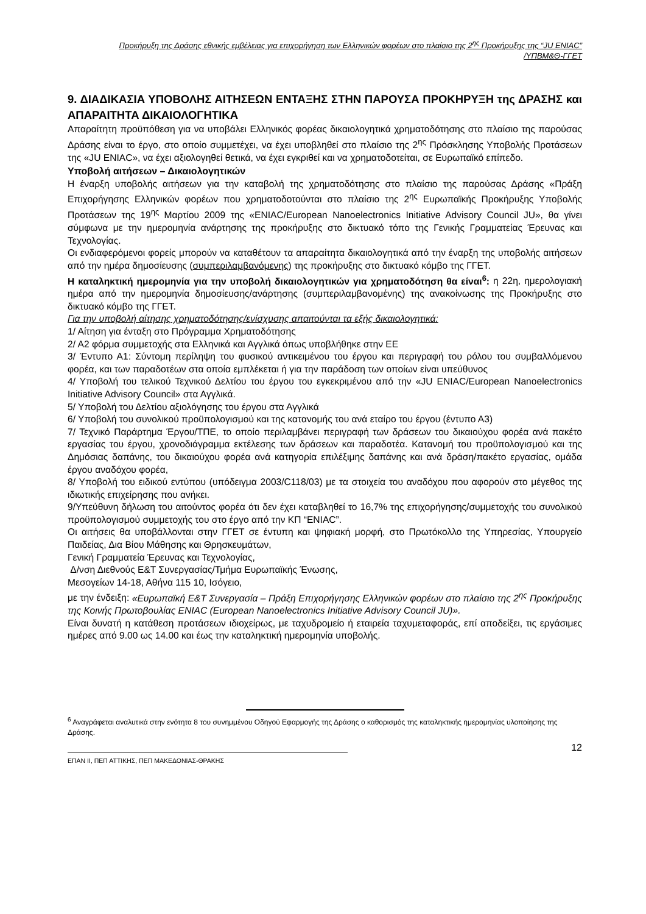Προκήρυξη της Δράσης εθνικής εμβέλειας για επιχορήγηση των Ελληνικών φορέων στο πλαίσιο της 2<sup>ης</sup> Προκήρυξης της “JU ENIAC”
/ΥΠΒΜ&Θ-ΓΓΕΤ
9. ΔΙΑΔΙΚΑΣΙΑ ΥΠΟΒΟΛΗΣ ΑΙΤΗΣΕΩΝ ΕΝΤΑΞΗΣ ΣΤΗΝ ΠΑΡΟΥΣΑ ΠΡΟΚΗΡΥΞΗ της ΔΡΑΣΗΣ και ΑΠΑΡΑΙΤΗΤΑ ΔΙΚΑΙΟΛΟΓΗΤΙΚΑ
Απαραίτητη προϋπόθεση για να υποβάλει Ελληνικός φορέας δικαιολογητικά χρηματοδότησης στο πλαίσιο της παρούσας Δράσης είναι το έργο, στο οποίο συμμετέχει, να έχει υποβληθεί στο πλαίσιο της 2<sup>ης</sup> Πρόσκλησης Υποβολής Προτάσεων της «JU ENIAC», να έχει αξιολογηθεί θετικά, να έχει εγκριθεί και να χρηματοδοτείται, σε Ευρωπαϊκό επίπεδο.
Υποβολή αιτήσεων – Δικαιολογητικών
Η έναρξη υποβολής αιτήσεων για την καταβολή της χρηματοδότησης στο πλαίσιο της παρούσας Δράσης «Πράξη Επιχορήγησης Ελληνικών φορέων που χρηματοδοτούνται στο πλαίσιο της 2<sup>ης</sup> Ευρωπαϊκής Προκήρυξης Υποβολής Προτάσεων της 19<sup>ης</sup> Μαρτίου 2009 της «ENIAC/European Nanoelectronics Initiative Advisory Council JU», θα γίνει σύμφωνα με την ημερομηνία ανάρτησης της προκήρυξης στο δικτυακό τόπο της Γενικής Γραμματείας Έρευνας και Τεχνολογίας.
Οι ενδιαφερόμενοι φορείς μπορούν να καταθέτουν τα απαραίτητα δικαιολογητικά από την έναρξη της υποβολής αιτήσεων από την ημέρα δημοσίευσης (συμπεριλαμβανόμενης) της προκήρυξης στο δικτυακό κόμβο της ΓΓΕΤ.
Η καταληκτική ημερομηνία για την υποβολή δικαιολογητικών για χρηματοδότηση θα είναι<sup>6</sup>: η 22η, ημερολογιακή ημέρα από την ημερομηνία δημοσίευσης/ανάρτησης (συμπεριλαμβανομένης) της ανακοίνωσης της Προκήρυξης στο δικτυακό κόμβο της ΓΓΕΤ.
Για την υποβολή αίτησης χρηματοδότησης/ενίσχυσης απαιτούνται τα εξής δικαιολογητικά:
1/ Αίτηση για ένταξη στο Πρόγραμμα Χρηματοδότησης
2/ Α2 φόρμα συμμετοχής στα Ελληνικά και Αγγλικά όπως υποβλήθηκε στην ΕΕ
3/ Έντυπο Α1: Σύντομη περίληψη του φυσικού αντικειμένου του έργου και περιγραφή του ρόλου του συμβαλλόμενου φορέα, και των παραδοτέων στα οποία εμπλέκεται ή για την παράδοση των οποίων είναι υπεύθυνος
4/ Υποβολή του τελικού Τεχνικού Δελτίου του έργου του εγκεκριμένου από την «JU ENIAC/European Nanoelectronics Initiative Advisory Council» στα Αγγλικά.
5/ Υποβολή του Δελτίου αξιολόγησης του έργου στα Αγγλικά
6/ Υποβολή του συνολικού προϋπολογισμού και της κατανομής του ανά εταίρο του έργου (έντυπο Α3)
7/ Τεχνικό Παράρτημα Έργου/ΤΠΕ, το οποίο περιλαμβάνει περιγραφή των δράσεων του δικαιούχου φορέα ανά πακέτο εργασίας του έργου, χρονοδιάγραμμα εκτέλεσης των δράσεων και παραδοτέα. Κατανομή του προϋπολογισμού και της Δημόσιας δαπάνης, του δικαιούχου φορέα ανά κατηγορία επιλέξιμης δαπάνης και ανά δράση/πακέτο εργασίας, ομάδα έργου αναδόχου φορέα,
8/ Υποβολή του ειδικού εντύπου (υπόδειγμα 2003/C118/03) με τα στοιχεία του αναδόχου που αφορούν στο μέγεθος της ιδιωτικής επιχείρησης που ανήκει.
9/Υπεύθυνη δήλωση του αιτούντος φορέα ότι δεν έχει καταβληθεί το 16,7% της επιχορήγησης/συμμετοχής του συνολικού προϋπολογισμού συμμετοχής του στο έργο από την ΚΠ “ENIAC”.
Οι αιτήσεις θα υποβάλλονται στην ΓΓΕΤ σε έντυπη και ψηφιακή μορφή, στο Πρωτόκολλο της Υπηρεσίας, Υπουργείο Παιδείας, Δια Βίου Μάθησης και Θρησκευμάτων,
Γενική Γραμματεία Έρευνας και Τεχνολογίας,
Δ/νση Διεθνούς Ε&Τ Συνεργασίας/Τμήμα Ευρωπαϊκής Ένωσης,
Μεσογείων 14-18, Αθήνα 115 10, Ισόγειο,
με την ένδειξη: «Ευρωπαϊκή Ε&Τ Συνεργασία – Πράξη Επιχορήγησης Ελληνικών φορέων στο πλαίσιο της 2<sup>ης</sup> Προκήρυξης της Κοινής Πρωτοβουλίας ENIAC (European Nanoelectronics Initiative Advisory Council JU)».
Είναι δυνατή η κατάθεση προτάσεων ιδιοχείρως, με ταχυδρομείο ή εταιρεία ταχυμεταφοράς, επί αποδείξει, τις εργάσιμες ημέρες από 9.00 ως 14.00 και έως την καταληκτική ημερομηνία υποβολής.
<sup>6</sup> Αναγράφεται αναλυτικά στην ενότητα 8 του συνημμένου Οδηγού Εφαρμογής της Δράσης ο καθορισμός της καταληκτικής ημερομηνίας υλοποίησης της Δράσης.
ΕΠΑΝ ΙΙ, ΠΕΠ ΑΤΤΙΚΗΣ, ΠΕΠ ΜΑΚΕΔΟΝΙΑΣ-ΘΡΑΚΗΣ
12